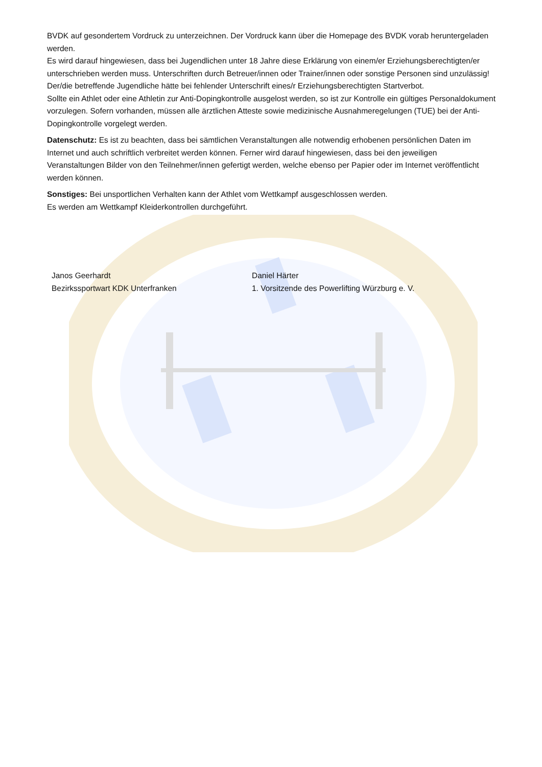BVDK auf gesondertem Vordruck zu unterzeichnen. Der Vordruck kann über die Homepage des BVDK vorab heruntergeladen werden.
Es wird darauf hingewiesen, dass bei Jugendlichen unter 18 Jahre diese Erklärung von einem/er Erziehungsberechtigten/er unterschrieben werden muss. Unterschriften durch Betreuer/innen oder Trainer/innen oder sonstige Personen sind unzulässig! Der/die betreffende Jugendliche hätte bei fehlender Unterschrift eines/r Erziehungsberechtigten Startverbot.
Sollte ein Athlet oder eine Athletin zur Anti-Dopingkontrolle ausgelost werden, so ist zur Kontrolle ein gültiges Personaldokument vorzulegen. Sofern vorhanden, müssen alle ärztlichen Atteste sowie medizinische Ausnahmeregelungen (TUE) bei der Anti-Dopingkontrolle vorgelegt werden.
Datenschutz: Es ist zu beachten, dass bei sämtlichen Veranstaltungen alle notwendig erhobenen persönlichen Daten im Internet und auch schriftlich verbreitet werden können. Ferner wird darauf hingewiesen, dass bei den jeweiligen Veranstaltungen Bilder von den Teilnehmer/innen gefertigt werden, welche ebenso per Papier oder im Internet veröffentlicht werden können.
Sonstiges: Bei unsportlichen Verhalten kann der Athlet vom Wettkampf ausgeschlossen werden.
Es werden am Wettkampf Kleiderkontrollen durchgeführt.
Janos Geerhardt
Bezirkssportwart KDK Unterfranken
Daniel Härter
1. Vorsitzende des Powerlifting Würzburg e. V.